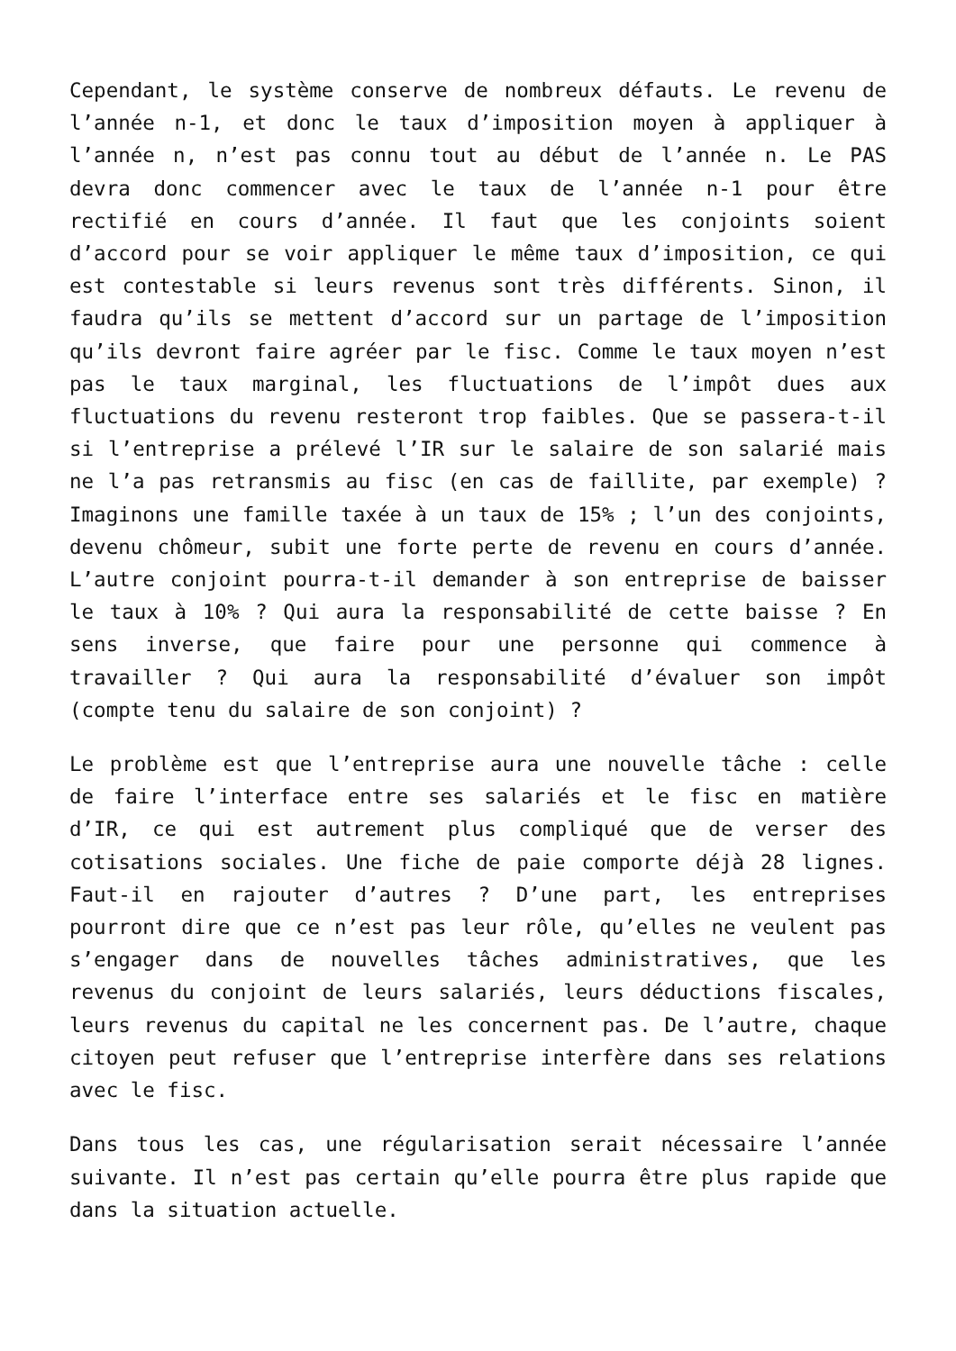Cependant, le système conserve de nombreux défauts. Le revenu de l’année n-1, et donc le taux d’imposition moyen à appliquer à l’année n, n’est pas connu tout au début de l’année n. Le PAS devra donc commencer avec le taux de l’année n-1 pour être rectifié en cours d’année. Il faut que les conjoints soient d’accord pour se voir appliquer le même taux d’imposition, ce qui est contestable si leurs revenus sont très différents. Sinon, il faudra qu’ils se mettent d’accord sur un partage de l’imposition qu’ils devront faire agréer par le fisc. Comme le taux moyen n’est pas le taux marginal, les fluctuations de l’impôt dues aux fluctuations du revenu resteront trop faibles. Que se passera-t-il si l’entreprise a prélevé l’IR sur le salaire de son salarié mais ne l’a pas retransmis au fisc (en cas de faillite, par exemple) ? Imaginons une famille taxée à un taux de 15% ; l’un des conjoints, devenu chômeur, subit une forte perte de revenu en cours d’année. L’autre conjoint pourra-t-il demander à son entreprise de baisser le taux à 10% ? Qui aura la responsabilité de cette baisse ? En sens inverse, que faire pour une personne qui commence à travailler ? Qui aura la responsabilité d’évaluer son impôt (compte tenu du salaire de son conjoint) ?
Le problème est que l’entreprise aura une nouvelle tâche : celle de faire l’interface entre ses salariés et le fisc en matière d’IR, ce qui est autrement plus compliqué que de verser des cotisations sociales. Une fiche de paie comporte déjà 28 lignes. Faut-il en rajouter d’autres ? D’une part, les entreprises pourront dire que ce n’est pas leur rôle, qu’elles ne veulent pas s’engager dans de nouvelles tâches administratives, que les revenus du conjoint de leurs salariés, leurs déductions fiscales, leurs revenus du capital ne les concernent pas. De l’autre, chaque citoyen peut refuser que l’entreprise interfère dans ses relations avec le fisc.
Dans tous les cas, une régularisation serait nécessaire l’année suivante. Il n’est pas certain qu’elle pourra être plus rapide que dans la situation actuelle.